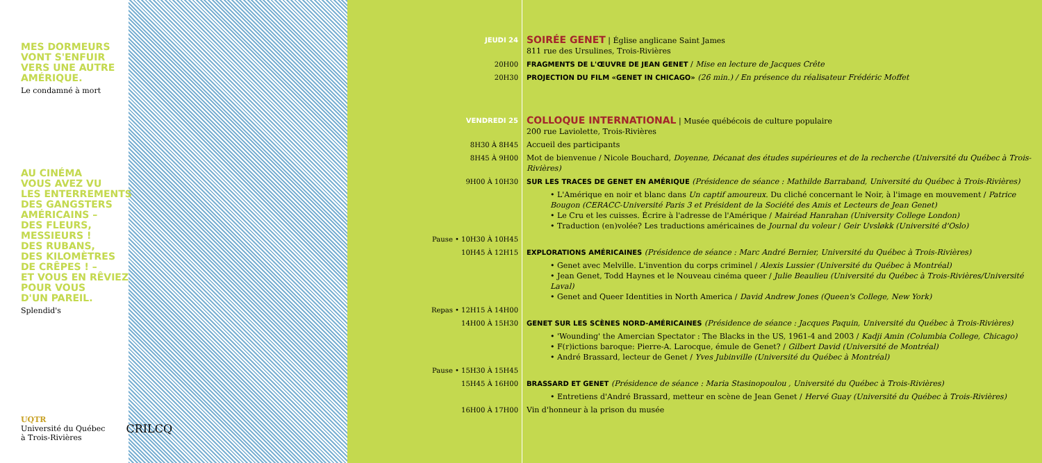MES DORMEURS
VONT S'ENFUIR
VERS UNE AUTRE
AMÉRIQUE.
Le condamné à mort
AU CINÉMA
VOUS AVEZ VU
LES ENTERREMENTS
DES GANGSTERS
AMÉRICAINS –
DES FLEURS,
MESSIEURS !
DES RUBANS,
DES KILOMÈTRES
DE CRÊPES ! –
ET VOUS EN RÊVIEZ
POUR VOUS
D'UN PAREIL.
Splendid's
UQTR
Université du Québec
à Trois-Rivières
CRILCQ
| JEUDI 24 | SOIRÉE GENET / Église anglicane Saint James 811 rue des Ursulines, Trois-Rivières |
| 20H00 | FRAGMENTS DE L'ŒUVRE DE JEAN GENET / Mise en lecture de Jacques Crête |
| 20H30 | PROJECTION DU FILM «GENET IN CHICAGO» (26 min.) / En présence du réalisateur Frédéric Moffet |
| VENDREDI 25 | COLLOQUE INTERNATIONAL / Musée québécois de culture populaire 200 rue Laviolette, Trois-Rivières |
| 8H30 À 8H45 | Accueil des participants |
| 8H45 À 9H00 | Mot de bienvenue / Nicole Bouchard, Doyenne, Décanat des études supérieures et de la recherche (Université du Québec à Trois-Rivières) |
| 9H00 À 10H30 | SUR LES TRACES DE GENET EN AMÉRIQUE (Présidence de séance : Mathilde Barraband, Université du Québec à Trois-Rivières) |
| | • L'Amérique en noir et blanc dans Un captif amoureux . Du cliché concernant le Noir, à l'image en mouvement / Patrice Bougon (CERACC-Université Paris 3 et Président de la Société des Amis et Lecteurs de Jean Genet) • Le Cru et les cuisses. Écrire à l'adresse de l'Amérique / Mairéad Hanrahan (University College London) • Traduction (en)volée? Les traductions américaines de Journal du voleur / Geir Uvsløkk (Université d'Oslo) |
| Pause • 10H30 À 10H45 | |
| 10H45 À 12H15 | EXPLORATIONS AMÉRICAINES (Présidence de séance : Marc André Bernier, Université du Québec à Trois-Rivières) |
| | • Genet avec Melville. L'invention du corps criminel / Alexis Lussier (Université du Québec à Montréal) • Jean Genet, Todd Haynes et le Nouveau cinéma queer / Julie Beaulieu (Université du Québec à Trois-Rivières/Université Laval) • Genet and Queer Identities in North America / David Andrew Jones (Queen's College, New York) |
| Repas • 12H15 À 14H00 | |
| 14H00 À 15H30 | GENET SUR LES SCÈNES NORD-AMÉRICAINES (Présidence de séance : Jacques Paquin, Université du Québec à Trois-Rivières) |
| | • 'Wounding' the Amercian Spectator : The Blacks in the US, 1961-4 and 2003 / Kadji Amin (Columbia College, Chicago) • F(r)ictions baroque: Pierre-A. Larocque, émule de Genet? / Gilbert David (Université de Montréal) • André Brassard, lecteur de Genet / Yves Jubinville (Université du Québec à Montréal) |
| Pause • 15H30 À 15H45 | |
| 15H45 À 16H00 | BRASSARD ET GENET (Présidence de séance : Maria Stasinopoulou , Université du Québec à Trois-Rivières) |
| | • Entretiens d'André Brassard, metteur en scène de Jean Genet / Hervé Guay (Université du Québec à Trois-Rivières) |
| 16H00 À 17H00 | Vin d'honneur à la prison du musée |